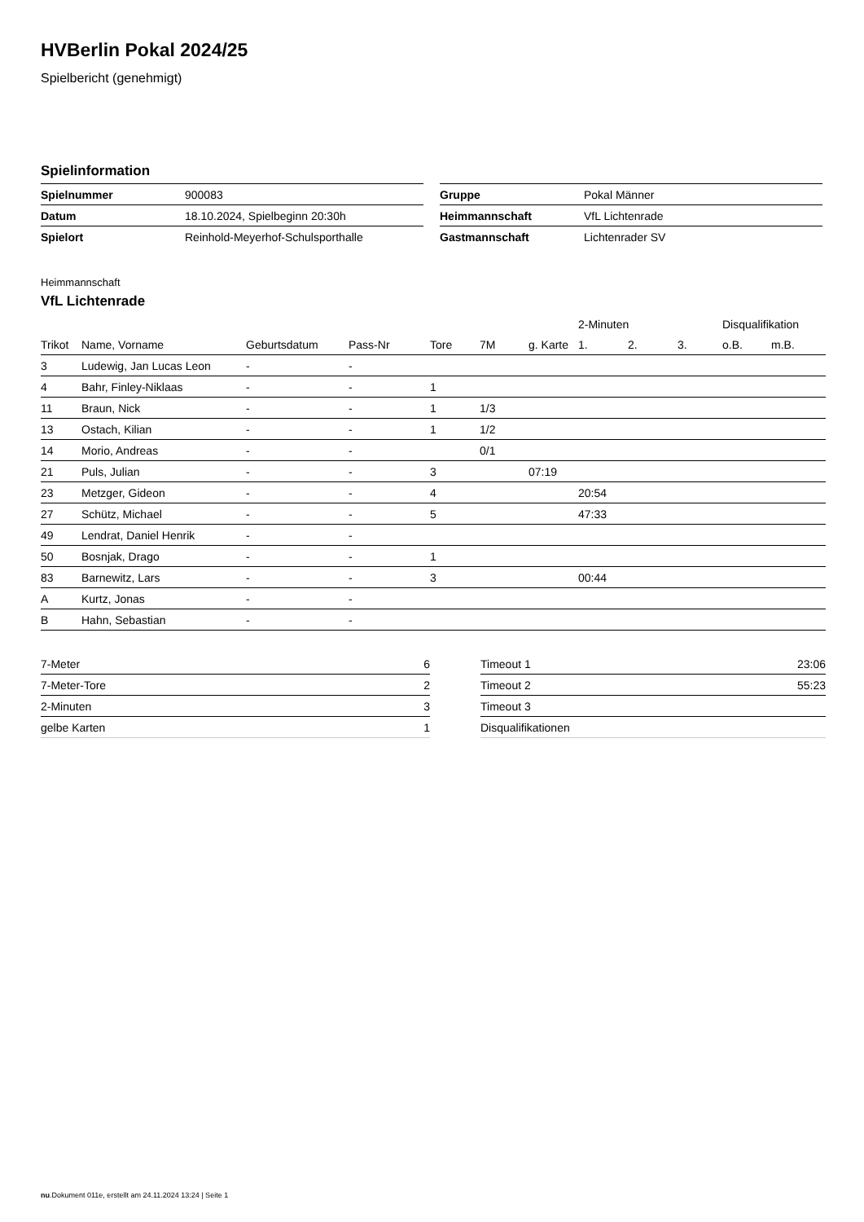HVBerlin Pokal 2024/25
Spielbericht (genehmigt)
Spielinformation
| Spielnummer | 900083 |
| Datum | 18.10.2024, Spielbeginn 20:30h |
| Spielort | Reinhold-Meyerhof-Schulsporthalle |
| Gruppe | Pokal Männer |
| Heimmannschaft | VfL Lichtenrade |
| Gastmannschaft | Lichtenrader SV |
Heimmannschaft
VfL Lichtenrade
| | | | | | | | 2-Minuten | | | Disqualifikation | |
| --- | --- | --- | --- | --- | --- | --- | --- | --- | --- | --- | --- |
| Trikot | Name, Vorname | Geburtsdatum | Pass-Nr | Tore | 7M | g. Karte | 1. | 2. | 3. | o.B. | m.B. |
| 3 | Ludewig, Jan Lucas Leon | - | - | | | | | | | | |
| 4 | Bahr, Finley-Niklaas | - | - | 1 | | | | | | | |
| 11 | Braun, Nick | - | - | 1 | 1/3 | | | | | | |
| 13 | Ostach, Kilian | - | - | 1 | 1/2 | | | | | | |
| 14 | Morio, Andreas | - | - | | 0/1 | | | | | | |
| 21 | Puls, Julian | - | - | 3 | | 07:19 | | | | | |
| 23 | Metzger, Gideon | - | - | 4 | | | 20:54 | | | | |
| 27 | Schütz, Michael | - | - | 5 | | | 47:33 | | | | |
| 49 | Lendrat, Daniel Henrik | - | - | | | | | | | | |
| 50 | Bosnjak, Drago | - | - | 1 | | | | | | | |
| 83 | Barnewitz, Lars | - | - | 3 | | | 00:44 | | | | |
| A | Kurtz, Jonas | - | - | | | | | | | | |
| B | Hahn, Sebastian | - | - | | | | | | | | |
| 7-Meter | 6 |
| 7-Meter-Tore | 2 |
| 2-Minuten | 3 |
| gelbe Karten | 1 |
| Timeout 1 | 23:06 |
| Timeout 2 | 55:23 |
| Timeout 3 | |
| Disqualifikationen | |
nu.Dokument 011e, erstellt am 24.11.2024 13:24 | Seite 1